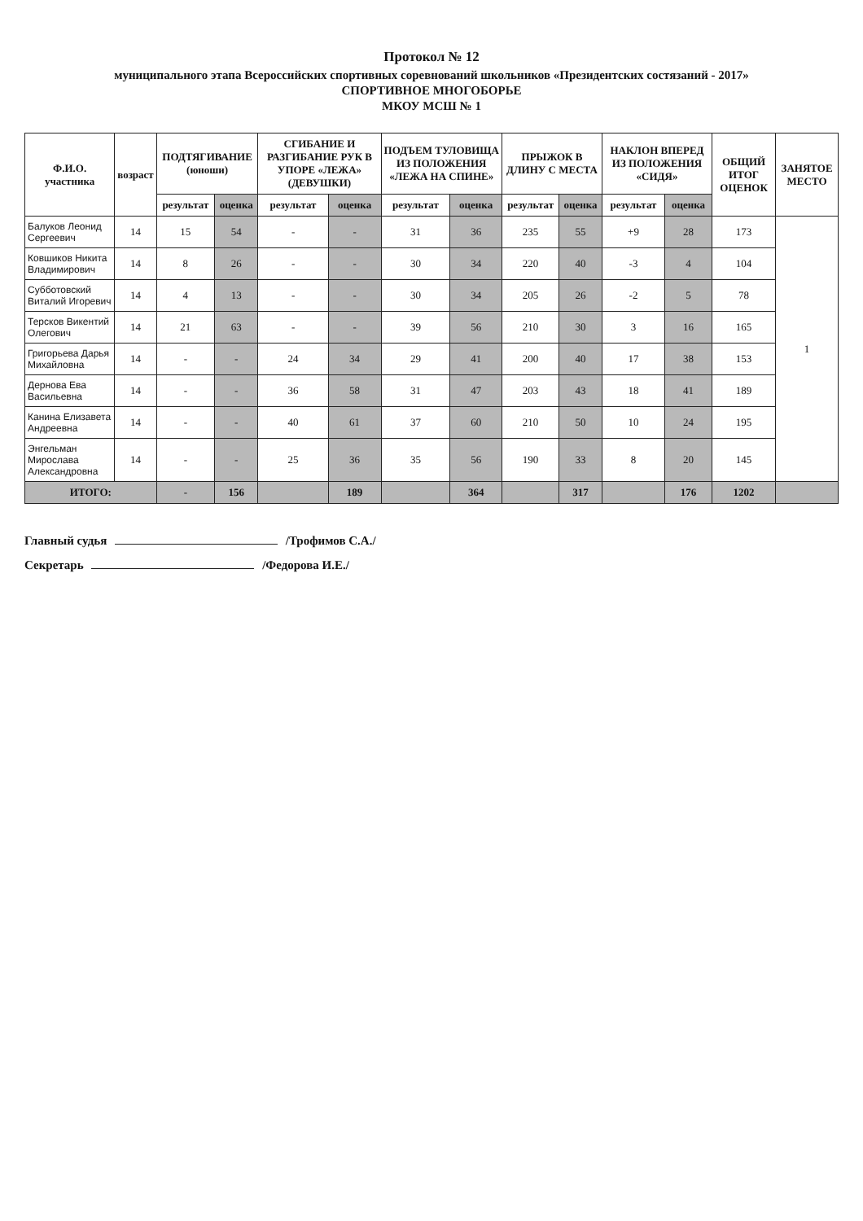Протокол № 12
муниципального этапа Всероссийских спортивных соревнований школьников «Президентских состязаний - 2017»
СПОРТИВНОЕ МНОГОБОРЬЕ
МКОУ МСШ № 1
| Ф.И.О. участника | возраст | ПОДТЯГИВАНИЕ (юноши) | | СГИБАНИЕ И РАЗГИБАНИЕ РУК В УПОРЕ «ЛЕЖА» (ДЕВУШКИ) | | ПОДЪЕМ ТУЛОВИЩА ИЗ ПОЛОЖЕНИЯ «ЛЕЖА НА СПИНЕ» | | ПРЫЖОК В ДЛИНУ С МЕСТА | | НАКЛОН ВПЕРЕД ИЗ ПОЛОЖЕНИЯ «СИДЯ» | | ОБЩИЙ ИТОГ ОЦЕНОК | ЗАНЯТОЕ МЕСТО |
| --- | --- | --- | --- | --- | --- | --- | --- | --- | --- | --- | --- | --- | --- |
| | | результат | оценка | результат | оценка | результат | оценка | результат | оценка | результат | оценка | | |
| Балуков Леонид Сергеевич | 14 | 15 | 54 | - | - | 31 | 36 | 235 | 55 | +9 | 28 | 173 | 1 |
| Ковшиков Никита Владимирович | 14 | 8 | 26 | - | - | 30 | 34 | 220 | 40 | -3 | 4 | 104 | |
| Субботовский Виталий Игоревич | 14 | 4 | 13 | - | - | 30 | 34 | 205 | 26 | -2 | 5 | 78 | |
| Терсков Викентий Олегович | 14 | 21 | 63 | - | - | 39 | 56 | 210 | 30 | 3 | 16 | 165 | |
| Григорьева Дарья Михайловна | 14 | - | - | 24 | 34 | 29 | 41 | 200 | 40 | 17 | 38 | 153 | |
| Дернова Ева Васильевна | 14 | - | - | 36 | 58 | 31 | 47 | 203 | 43 | 18 | 41 | 189 | |
| Канина Елизавета Андреевна | 14 | - | - | 40 | 61 | 37 | 60 | 210 | 50 | 10 | 24 | 195 | |
| Энгельман Мирослава Александровна | 14 | - | - | 25 | 36 | 35 | 56 | 190 | 33 | 8 | 20 | 145 | |
| ИТОГО: | | - | 156 | | 189 | | 364 | | 317 | | 176 | 1202 | |
Главный судья /Трофимов С.А./
Секретарь /Федорова И.Е./